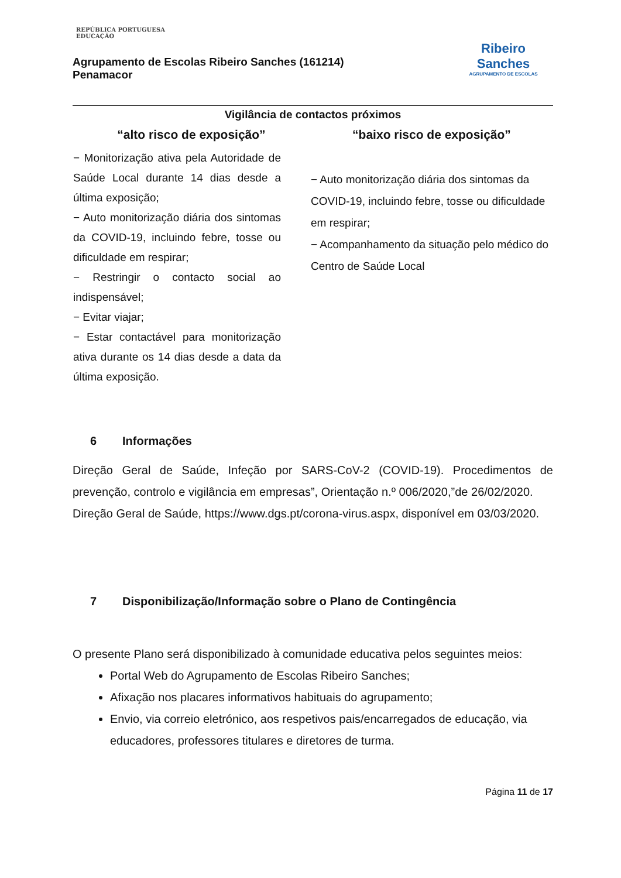REPÚBLICA PORTUGUESA
EDUCAÇÃO
Agrupamento de Escolas Ribeiro Sanches (161214)
Penamacor
Ribeiro
Sanches
AGRUPAMENTO DE ESCOLAS
Vigilância de contactos próximos
| “alto risco de exposição” | “baixo risco de exposição” |
| --- | --- |
| − Monitorização ativa pela Autoridade de Saúde Local durante 14 dias desde a última exposição; − Auto monitorização diária dos sintomas da COVID-19, incluindo febre, tosse ou dificuldade em respirar; − Restringir o contacto social ao indispensável; − Evitar viajar; − Estar contactável para monitorização ativa durante os 14 dias desde a data da última exposição. | − Auto monitorização diária dos sintomas da COVID-19, incluindo febre, tosse ou dificuldade em respirar; − Acompanhamento da situação pelo médico do Centro de Saúde Local |
6 Informações
Direção Geral de Saúde, Infeção por SARS-CoV-2 (COVID-19). Procedimentos de prevenção, controlo e vigilância em empresas”, Orientação n.º 006/2020,”de 26/02/2020.
Direção Geral de Saúde, https://www.dgs.pt/corona-virus.aspx, disponível em 03/03/2020.
7 Disponibilização/Informação sobre o Plano de Contingência
O presente Plano será disponibilizado à comunidade educativa pelos seguintes meios:
Portal Web do Agrupamento de Escolas Ribeiro Sanches;
Afixação nos placares informativos habituais do agrupamento;
Envio, via correio eletrónico, aos respetivos pais/encarregados de educação, via educadores, professores titulares e diretores de turma.
Página 11 de 17